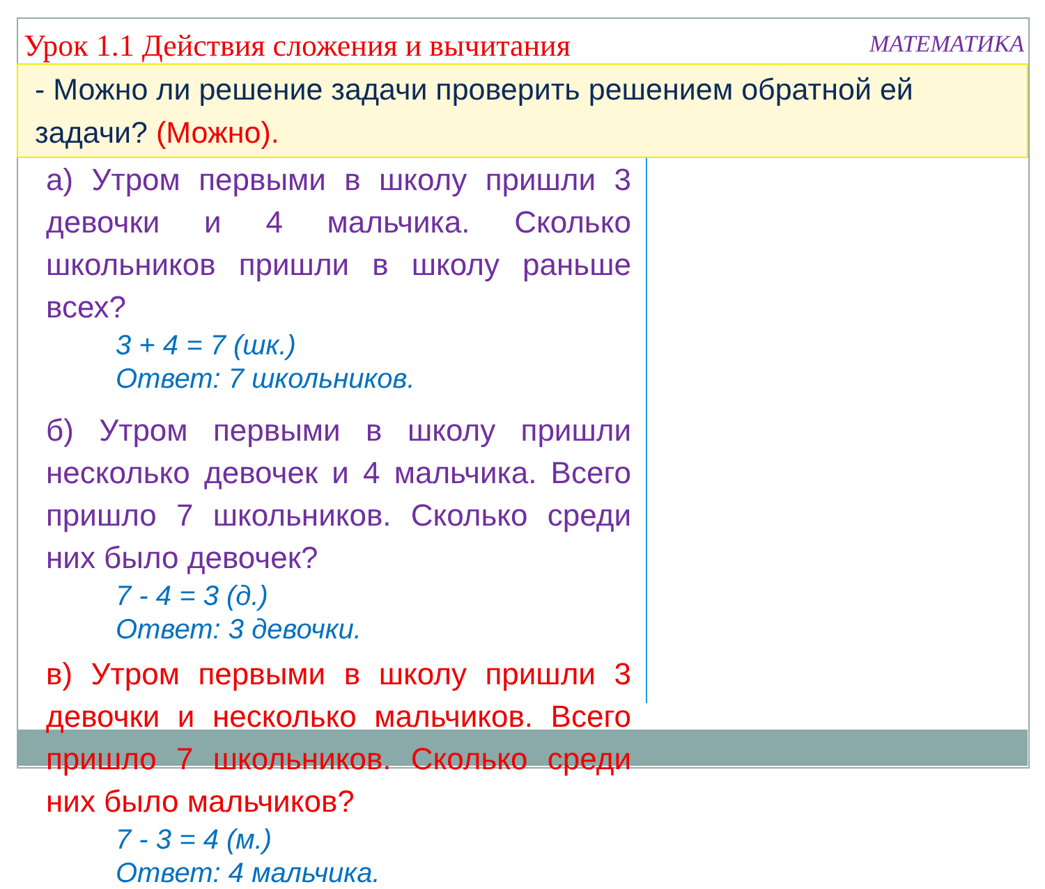Урок 1.1 Действия сложения и вычитания
МАТЕМАТИКА
- Можно ли решение задачи проверить решением обратной ей задачи? (Можно).
а) Утром первыми в школу пришли 3 девочки и 4 мальчика. Сколько школьников пришли в школу раньше всех?
3 + 4 = 7 (шк.)
Ответ: 7 школьников.
б) Утром первыми в школу пришли несколько девочек и 4 мальчика. Всего пришло 7 школьников. Сколько среди них было девочек?
7 - 4 = 3 (д.)
Ответ: 3 девочки.
в) Утром первыми в школу пришли 3 девочки и несколько мальчиков. Всего пришло 7 школьников. Сколько среди них было мальчиков?
7 - 3 = 4 (м.)
Ответ: 4 мальчика.